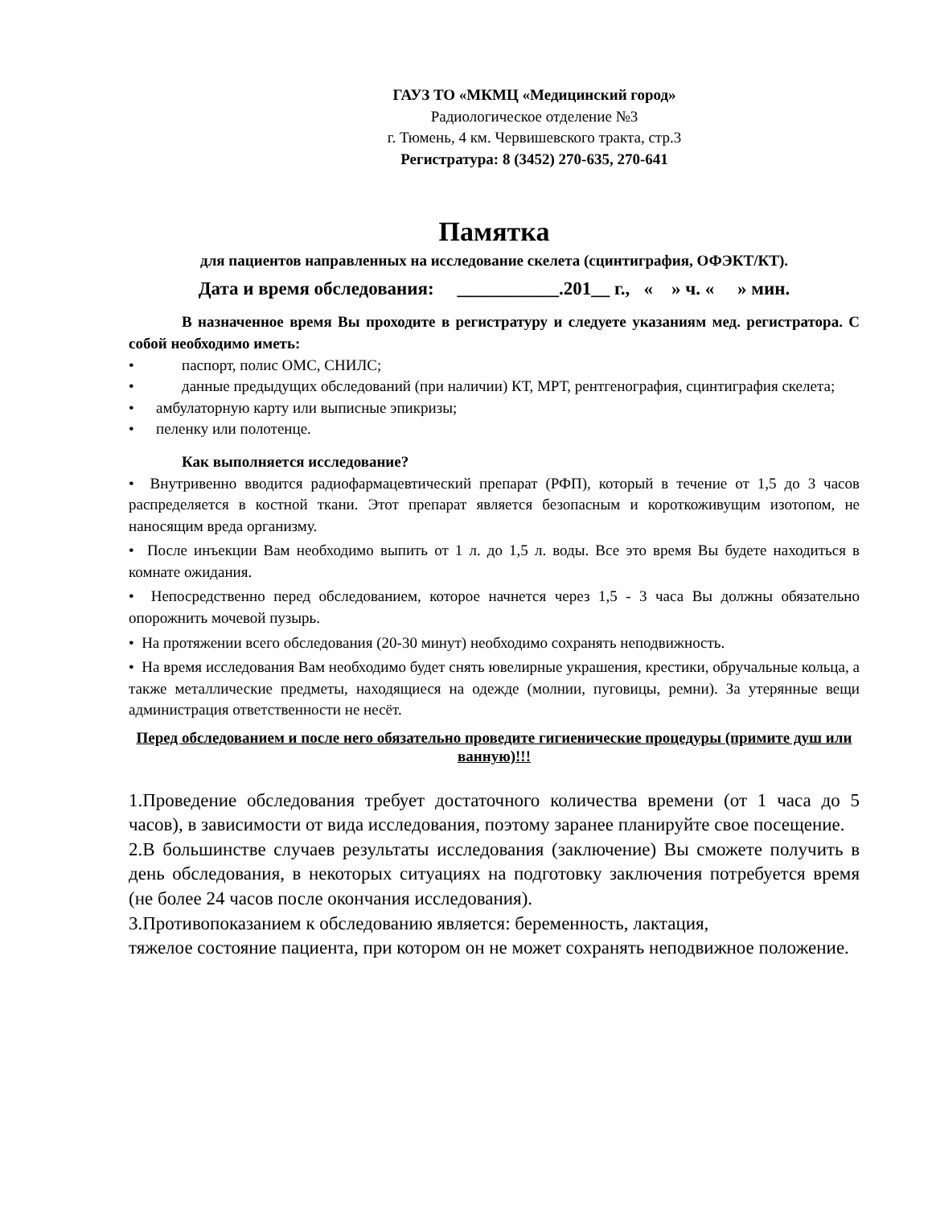ГАУЗ ТО «МКМЦ «Медицинский город»
Радиологическое отделение №3
г. Тюмень, 4 км. Червишевского тракта, стр.3
Регистратура: 8 (3452) 270-635, 270-641
Памятка
для пациентов направленных на исследование скелета (сцинтиграфия, ОФЭКТ/КТ).
Дата и время обследования: ___________.201__ г., « » ч. « » мин.
В назначенное время Вы проходите в регистратуру и следуете указаниям мед. регистратора. С собой необходимо иметь:
• паспорт, полис ОМС, СНИЛС;
• данные предыдущих обследований (при наличии) КТ, МРТ, рентгенография, сцинтиграфия скелета;
• амбулаторную карту или выписные эпикризы;
• пеленку или полотенце.
Как выполняется исследование?
• Внутривенно вводится радиофармацевтический препарат (РФП), который в течение от 1,5 до 3 часов распределяется в костной ткани. Этот препарат является безопасным и короткоживущим изотопом, не наносящим вреда организму.
• После инъекции Вам необходимо выпить от 1 л. до 1,5 л. воды. Все это время Вы будете находиться в комнате ожидания.
• Непосредственно перед обследованием, которое начнется через 1,5 - 3 часа Вы должны обязательно опорожнить мочевой пузырь.
• На протяжении всего обследования (20-30 минут) необходимо сохранять неподвижность.
• На время исследования Вам необходимо будет снять ювелирные украшения, крестики, обручальные кольца, а также металлические предметы, находящиеся на одежде (молнии, пуговицы, ремни). За утерянные вещи администрация ответственности не несёт.
Перед обследованием и после него обязательно проведите гигиенические процедуры (примите душ или ванную)!!!
1.Проведение обследования требует достаточного количества времени (от 1 часа до 5 часов), в зависимости от вида исследования, поэтому заранее планируйте свое посещение.
2.В большинстве случаев результаты исследования (заключение) Вы сможете получить в день обследования, в некоторых ситуациях на подготовку заключения потребуется время (не более 24 часов после окончания исследования).
3.Противопоказанием к обследованию является: беременность, лактация,
тяжелое состояние пациента, при котором он не может сохранять неподвижное положение.